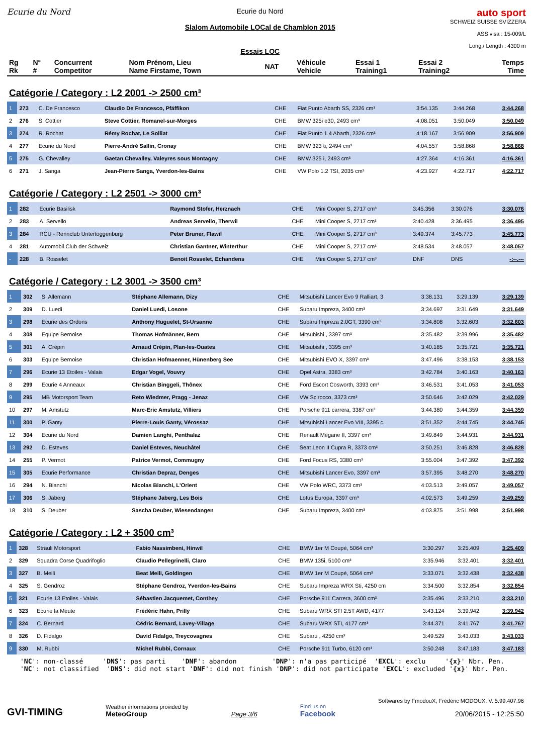Ecurie du Nord Ecurie du Nord
Slalom Automobile LOCal de Chamblon 2015
Essais LOC
auto sport
SCHWEIZ SUISSE SVIZZERA
ASS visa : 15-009/L
Long./ Length : 4300 m
| Rg Rk | N° # | Concurrent Competitor | Nom Prénom, Lieu Name Firstame, Town | NAT | Véhicule Vehicle | Essai 1 Training1 | Essai 2 Training2 | Temps Time |
| --- | --- | --- | --- | --- | --- | --- | --- | --- |
Catégorie / Category : L2 2001 -> 2500 cm³
| 1 | 273 | C. De Francesco | Claudio De Francesco, Pfäffikon | CHE | Fiat Punto Abarth SS, 2326 cm³ | 3:54.135 | 3:44.268 | 3:44.268 |
| 2 | 276 | S. Cottier | Steve Cottier, Romanel-sur-Morges | CHE | BMW 325i e30, 2493 cm³ | 4:08.051 | 3:50.049 | 3:50.049 |
| 3 | 274 | R. Rochat | Rémy Rochat, Le Solliat | CHE | Fiat Punto 1.4 Abarth, 2326 cm³ | 4:18.167 | 3:56.909 | 3:56.909 |
| 4 | 277 | Ecurie du Nord | Pierre-André Sallin, Cronay | CHE | BMW 323 ti, 2494 cm³ | 4:04.557 | 3:58.868 | 3:58.868 |
| 5 | 275 | G. Chevalley | Gaetan Chevalley, Valeyres sous Montagny | CHE | BMW 325 i, 2493 cm³ | 4:27.364 | 4:16.361 | 4:16.361 |
| 6 | 271 | J. Sanga | Jean-Pierre Sanga, Yverdon-les-Bains | CHE | VW Polo 1.2 TSI, 2035 cm³ | 4:23.927 | 4:22.717 | 4:22.717 |
Catégorie / Category : L2 2501 -> 3000 cm³
| 1 | 282 | Ecurie Basilisk | Raymond Stofer, Herznach | CHE | Mini Cooper S, 2717 cm³ | 3:45.356 | 3:30.076 | 3:30.076 |
| 2 | 283 | A. Servello | Andreas Servello, Therwil | CHE | Mini Cooper S, 2717 cm³ | 3:40.428 | 3:36.495 | 3:36.495 |
| 3 | 284 | RCU - Rennclub Untertoggenburg | Peter Bruner, Flawil | CHE | Mini Cooper S, 2717 cm³ | 3:49.374 | 3:45.773 | 3:45.773 |
| 4 | 281 | Automobil Club der Schweiz | Christian Gantner, Winterthur | CHE | Mini Cooper S, 2717 cm³ | 3:48.534 | 3:48.057 | 3:48.057 |
| - | 228 | B. Rosselet | Benoit Rosselet, Echandens | CHE | Mini Cooper S, 2717 cm³ | DNF | DNS | -:--.--- |
Catégorie / Category : L2 3001 -> 3500 cm³
| 1 | 302 | S. Allemann | Stéphane Allemann, Dizy | CHE | Mitsubishi Lancer Evo 9 Ralliart, 3 | 3:38.131 | 3:29.139 | 3:29.139 |
| 2 | 309 | D. Luedi | Daniel Luedi, Losone | CHE | Subaru Impreza, 3400 cm³ | 3:34.697 | 3:31.649 | 3:31.649 |
| 3 | 298 | Ecurie des Ordons | Anthony Huguelet, St-Ursanne | CHE | Subaru Impreza 2.0GT, 3390 cm³ | 3:34.808 | 3:32.603 | 3:32.603 |
| 4 | 308 | Equipe Bernoise | Thomas Hofmänner, Bern | CHE | Mitsubishi , 3397 cm³ | 3:35.482 | 3:39.996 | 3:35.482 |
| 5 | 301 | A. Crépin | Arnaud Crépin, Plan-les-Ouates | CHE | Mitsubishi , 3395 cm³ | 3:40.185 | 3:35.721 | 3:35.721 |
| 6 | 303 | Equipe Bernoise | Christian Hofmaenner, Hünenberg See | CHE | Mitsubishi EVO X, 3397 cm³ | 3:47.496 | 3:38.153 | 3:38.153 |
| 7 | 296 | Ecurie 13 Etoiles - Valais | Edgar Vogel, Vouvry | CHE | Opel Astra, 3383 cm³ | 3:42.784 | 3:40.163 | 3:40.163 |
| 8 | 299 | Ecurie 4 Anneaux | Christian Binggeli, Thônex | CHE | Ford Escort Cosworth, 3393 cm³ | 3:46.531 | 3:41.053 | 3:41.053 |
| 9 | 295 | MB Motorsport Team | Reto Wiedmer, Pragg - Jenaz | CHE | VW Scirocco, 3373 cm³ | 3:50.646 | 3:42.029 | 3:42.029 |
| 10 | 297 | M. Amstutz | Marc-Eric Amstutz, Villiers | CHE | Porsche 911 carrera, 3387 cm³ | 3:44.380 | 3:44.359 | 3:44.359 |
| 11 | 300 | P. Ganty | Pierre-Louis Ganty, Vérossaz | CHE | Mitsubishi Lancer Evo VIII, 3395 c | 3:51.352 | 3:44.745 | 3:44.745 |
| 12 | 304 | Ecurie du Nord | Damien Langhi, Penthalaz | CHE | Renault Mégane II, 3397 cm³ | 3:49.849 | 3:44.931 | 3:44.931 |
| 13 | 292 | D. Esteves | Daniel Esteves, Neuchâtel | CHE | Seat Leon II Cupra R, 3373 cm³ | 3:50.251 | 3:46.828 | 3:46.828 |
| 14 | 255 | P. Vermot | Patrice Vermot, Commugny | CHE | Ford Focus RS, 3380 cm³ | 3:55.004 | 3:47.392 | 3:47.392 |
| 15 | 305 | Ecurie Performance | Christian Depraz, Denges | CHE | Mitsubishi Lancer Evo, 3397 cm³ | 3:57.395 | 3:48.270 | 3:48.270 |
| 16 | 294 | N. Bianchi | Nicolas Bianchi, L'Orient | CHE | VW Polo WRC, 3373 cm³ | 4:03.513 | 3:49.057 | 3:49.057 |
| 17 | 306 | S. Jaberg | Stéphane Jaberg, Les Bois | CHE | Lotus Europa, 3397 cm³ | 4:02.573 | 3:49.259 | 3:49.259 |
| 18 | 310 | S. Deuber | Sascha Deuber, Wiesendangen | CHE | Subaru Impreza, 3400 cm³ | 4:03.875 | 3:51.998 | 3:51.998 |
Catégorie / Category : L2 + 3500 cm³
| 1 | 328 | Sträuli Motorsport | Fabio Nassimbeni, Hinwil | CHE | BMW 1er M Coupé, 5064 cm³ | 3:30.297 | 3:25.409 | 3:25.409 |
| 2 | 329 | Squadra Corse Quadrifoglio | Claudio Pellegrinelli, Claro | CHE | BMW 135i, 5100 cm³ | 3:35.946 | 3:32.401 | 3:32.401 |
| 3 | 327 | B. Meili | Beat Meili, Goldingen | CHE | BMW 1er M Coupé, 5064 cm³ | 3:33.071 | 3:32.438 | 3:32.438 |
| 4 | 325 | S. Gendroz | Stéphane Gendroz, Yverdon-les-Bains | CHE | Subaru Impreza WRX Sti, 4250 cm | 3:34.500 | 3:32.854 | 3:32.854 |
| 5 | 321 | Ecurie 13 Etoiles - Valais | Sébastien Jacquemet, Conthey | CHE | Porsche 911 Carrera, 3600 cm³ | 3:35.496 | 3:33.210 | 3:33.210 |
| 6 | 323 | Ecurie la Meute | Frédéric Hahn, Prilly | CHE | Subaru WRX STI 2.5T AWD, 4177 | 3:43.124 | 3:39.942 | 3:39.942 |
| 7 | 324 | C. Bernard | Cédric Bernard, Lavey-Village | CHE | Subaru WRX STI, 4177 cm³ | 3:44.371 | 3:41.767 | 3:41.767 |
| 8 | 326 | D. Fidalgo | David Fidalgo, Treycovagnes | CHE | Subaru , 4250 cm³ | 3:49.529 | 3:43.033 | 3:43.033 |
| 9 | 330 | M. Rubbi | Michel Rubbi, Cornaux | CHE | Porsche 911 Turbo, 6120 cm³ | 3:50.248 | 3:47.183 | 3:47.183 |
'NC': non-classé 'DNS': pas parti 'DNF': abandon 'DNP': n'a pas participé 'EXCL': exclu '{x}' Nbr. Pen. 'NC': not classified 'DNS': did not start 'DNF': did not finish 'DNP': did not participate 'EXCL': excluded '{x}' Nbr. Pen.
GVI-TIMING
Weather informations provided by
MeteoGroup
Page 3/6
Find us on
Facebook
Softwares by FmodouX, Frédéric MODOUX, V. 5.99.407.96
20/06/2015 - 12:25:50